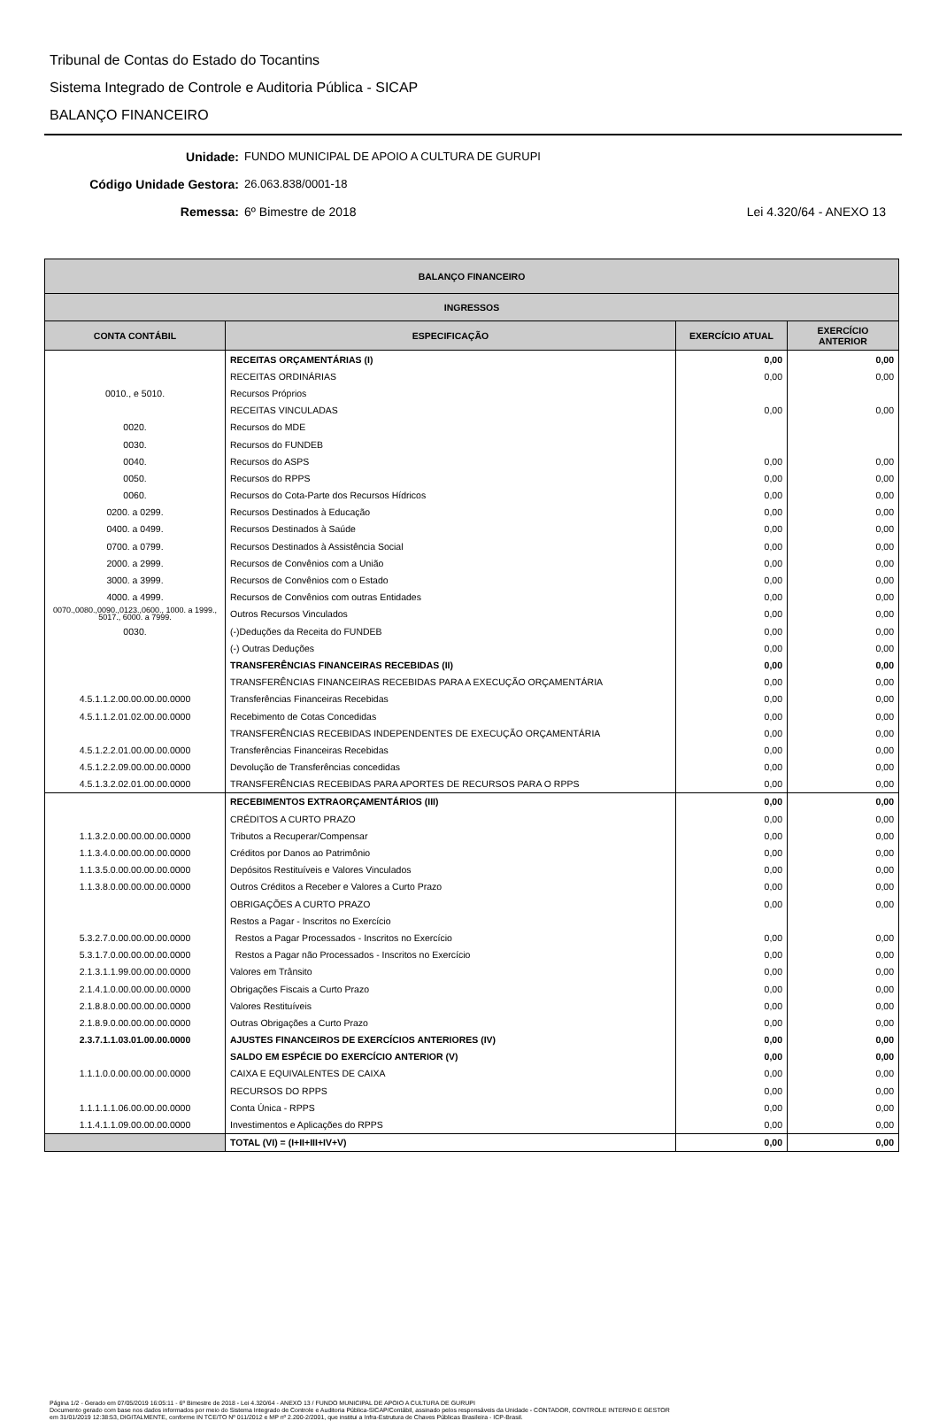Tribunal de Contas do Estado do Tocantins
Sistema Integrado de Controle e Auditoria Pública - SICAP
BALANÇO FINANCEIRO
Unidade: FUNDO MUNICIPAL DE APOIO A CULTURA DE GURUPI
Código Unidade Gestora: 26.063.838/0001-18
Remessa: 6º Bimestre de 2018 Lei 4.320/64 - ANEXO 13
| BALANÇO FINANCEIRO | | | |
| --- | --- | --- | --- |
| INGRESSOS | | | |
| CONTA CONTÁBIL | ESPECIFICAÇÃO | EXERCÍCIO ATUAL | EXERCÍCIO ANTERIOR |
| | RECEITAS ORÇAMENTÁRIAS (I) | 0,00 | 0,00 |
| | RECEITAS ORDINÁRIAS | 0,00 | 0,00 |
| 0010., e 5010. | Recursos Próprios | | |
| | RECEITAS VINCULADAS | 0,00 | 0,00 |
| 0020. | Recursos do MDE | | |
| 0030. | Recursos do FUNDEB | | |
| 0040. | Recursos do ASPS | 0,00 | 0,00 |
| 0050. | Recursos do RPPS | 0,00 | 0,00 |
| 0060. | Recursos do Cota-Parte dos Recursos Hídricos | 0,00 | 0,00 |
| 0200. a 0299. | Recursos Destinados à Educação | 0,00 | 0,00 |
| 0400. a 0499. | Recursos Destinados à Saúde | 0,00 | 0,00 |
| 0700. a 0799. | Recursos Destinados à Assistência Social | 0,00 | 0,00 |
| 2000. a 2999. | Recursos de Convênios com a União | 0,00 | 0,00 |
| 3000. a 3999. | Recursos de Convênios com o Estado | 0,00 | 0,00 |
| 4000. a 4999. | Recursos de Convênios com outras Entidades | 0,00 | 0,00 |
| 0070.,0080.,0090.,0123.,0600., 1000. a 1999., 5017., 6000. a 7999. | Outros Recursos Vinculados | 0,00 | 0,00 |
| 0030. | (-)Deduções da Receita do FUNDEB | 0,00 | 0,00 |
| | (-) Outras Deduções | 0,00 | 0,00 |
| | TRANSFERÊNCIAS FINANCEIRAS RECEBIDAS (II) | 0,00 | 0,00 |
| | TRANSFERÊNCIAS FINANCEIRAS RECEBIDAS PARA A EXECUÇÃO ORÇAMENTÁRIA | 0,00 | 0,00 |
| 4.5.1.1.2.00.00.00.00.0000 | Transferências Financeiras Recebidas | 0,00 | 0,00 |
| 4.5.1.1.2.01.02.00.00.0000 | Recebimento de Cotas Concedidas | 0,00 | 0,00 |
| | TRANSFERÊNCIAS RECEBIDAS INDEPENDENTES DE EXECUÇÃO ORÇAMENTÁRIA | 0,00 | 0,00 |
| 4.5.1.2.2.01.00.00.00.0000 | Transferências Financeiras Recebidas | 0,00 | 0,00 |
| 4.5.1.2.2.09.00.00.00.0000 | Devolução de Transferências concedidas | 0,00 | 0,00 |
| 4.5.1.3.2.02.01.00.00.0000 | TRANSFERÊNCIAS RECEBIDAS PARA APORTES DE RECURSOS PARA O RPPS | 0,00 | 0,00 |
| | RECEBIMENTOS EXTRAORÇAMENTÁRIOS (III) | 0,00 | 0,00 |
| | CRÉDITOS A CURTO PRAZO | 0,00 | 0,00 |
| 1.1.3.2.0.00.00.00.00.0000 | Tributos a Recuperar/Compensar | 0,00 | 0,00 |
| 1.1.3.4.0.00.00.00.00.0000 | Créditos por Danos ao Patrimônio | 0,00 | 0,00 |
| 1.1.3.5.0.00.00.00.00.0000 | Depósitos Restituíveis e Valores Vinculados | 0,00 | 0,00 |
| 1.1.3.8.0.00.00.00.00.0000 | Outros Créditos a Receber e Valores a Curto Prazo | 0,00 | 0,00 |
| | OBRIGAÇÕES A CURTO PRAZO | 0,00 | 0,00 |
| | Restos a Pagar - Inscritos no Exercício | | |
| 5.3.2.7.0.00.00.00.00.0000 | Restos a Pagar Processados - Inscritos no Exercício | 0,00 | 0,00 |
| 5.3.1.7.0.00.00.00.00.0000 | Restos a Pagar não Processados - Inscritos no Exercício | 0,00 | 0,00 |
| 2.1.3.1.1.99.00.00.00.0000 | Valores em Trânsito | 0,00 | 0,00 |
| 2.1.4.1.0.00.00.00.00.0000 | Obrigações Fiscais a Curto Prazo | 0,00 | 0,00 |
| 2.1.8.8.0.00.00.00.00.0000 | Valores Restituíveis | 0,00 | 0,00 |
| 2.1.8.9.0.00.00.00.00.0000 | Outras Obrigações a Curto Prazo | 0,00 | 0,00 |
| 2.3.7.1.1.03.01.00.00.0000 | AJUSTES FINANCEIROS DE EXERCÍCIOS ANTERIORES (IV) | 0,00 | 0,00 |
| | SALDO EM ESPÉCIE DO EXERCÍCIO ANTERIOR (V) | 0,00 | 0,00 |
| 1.1.1.0.0.00.00.00.00.0000 | CAIXA E EQUIVALENTES DE CAIXA | 0,00 | 0,00 |
| | RECURSOS DO RPPS | 0,00 | 0,00 |
| 1.1.1.1.1.06.00.00.00.0000 | Conta Única - RPPS | 0,00 | 0,00 |
| 1.1.4.1.1.09.00.00.00.0000 | Investimentos e Aplicações do RPPS | 0,00 | 0,00 |
| | TOTAL (VI) = (I+II+III+IV+V) | 0,00 | 0,00 |
Página 1/2 - Gerado em 07/05/2019 16:05:11 - 6º Bimestre de 2018 - Lei 4.320/64 - ANEXO 13 / FUNDO MUNICIPAL DE APOIO A CULTURA DE GURUPI
Documento gerado com base nos dados informados por meio do Sistema Integrado de Controle e Auditoria Pública-SICAP/Contábil, assinado pelos responsáveis da Unidade - CONTADOR, CONTROLE INTERNO E GESTOR
em 31/01/2019 12:38:53, DIGITALMENTE, conforme IN TCE/TO Nº 011/2012 e MP nº 2.200-2/2001, que institui a Infra-Estrutura de Chaves Públicas Brasileira - ICP-Brasil.